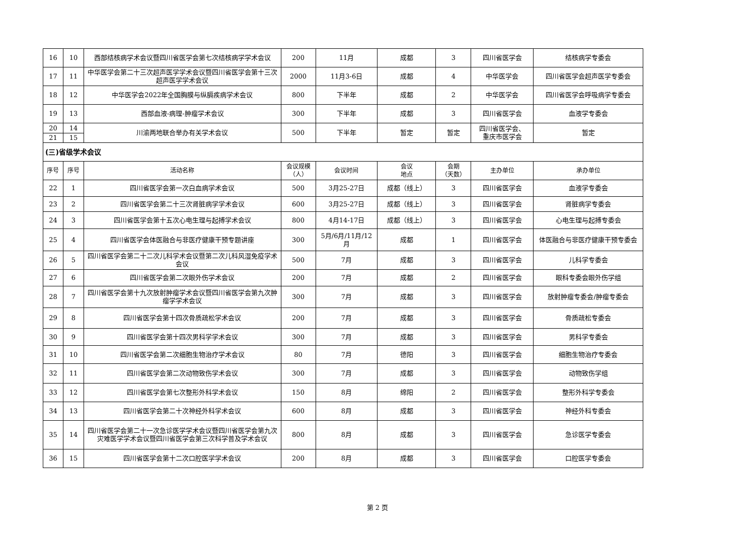| 16 | 10 | 西部结核病学术会议暨四川省医学会第七次结核病学学术会议 | 200 | 11月 | 成都 | 3 | 四川省医学会 | 结核病学专委会 |
| 17 | 11 | 中华医学会第二十三次超声医学学术会议暨四川省医学会第十三次超声医学学术会议 | 2000 | 11月3-6日 | 成都 | 4 | 中华医学会 | 四川省医学会超声医学专委会 |
| 18 | 12 | 中华医学会2022年全国胸膜与纵膈疾病学术会议 | 800 | 下半年 | 成都 | 2 | 中华医学会 | 四川省医学会呼吸病学专委会 |
| 19 | 13 | 西部血液-病理-肿瘤学术会议 | 300 | 下半年 | 成都 | 3 | 四川省医学会 | 血液学专委会 |
| 20 | 14 | 川渝两地联合举办有关学术会议 | 500 | 下半年 | 暂定 | 暂定 | 四川省医学会、 重庆市医学会 | 暂定 |
| 21 | 15 | | | | | | | |
| (三)省级学术会议 | | | | | | | | |
| 序号 | 序号 | 活动名称 | 会议规模 （人） | 会议时间 | 会议 地点 | 会期 （天数） | 主办单位 | 承办单位 |
| 22 | 1 | 四川省医学会第一次白血病学术会议 | 500 | 3月25-27日 | 成都（线上） | 3 | 四川省医学会 | 血液学专委会 |
| 23 | 2 | 四川省医学会第二十三次肾脏病学学术会议 | 600 | 3月25-27日 | 成都（线上） | 3 | 四川省医学会 | 肾脏病学专委会 |
| 24 | 3 | 四川省医学会第十五次心电生理与起搏学术会议 | 800 | 4月14-17日 | 成都（线上） | 3 | 四川省医学会 | 心电生理与起搏专委会 |
| 25 | 4 | 四川省医学会体医融合与非医疗健康干预专题讲座 | 300 | 5月/6月/11月/12月 | 成都 | 1 | 四川省医学会 | 体医融合与非医疗健康干预专委会 |
| 26 | 5 | 四川省医学会第二十二次儿科学术会议暨第二次儿科风湿免疫学术会议 | 500 | 7月 | 成都 | 3 | 四川省医学会 | 儿科学专委会 |
| 27 | 6 | 四川省医学会第二次眼外伤学术会议 | 200 | 7月 | 成都 | 2 | 四川省医学会 | 眼科专委会眼外伤学组 |
| 28 | 7 | 四川省医学会第十九次放射肿瘤学术会议暨四川省医学会第九次肿瘤学学术会议 | 300 | 7月 | 成都 | 3 | 四川省医学会 | 放射肿瘤专委会/肿瘤专委会 |
| 29 | 8 | 四川省医学会第十四次骨质疏松学术会议 | 200 | 7月 | 成都 | 3 | 四川省医学会 | 骨质疏松专委会 |
| 30 | 9 | 四川省医学会第十四次男科学学术会议 | 300 | 7月 | 成都 | 3 | 四川省医学会 | 男科学专委会 |
| 31 | 10 | 四川省医学会第二次细胞生物治疗学术会议 | 80 | 7月 | 德阳 | 3 | 四川省医学会 | 细胞生物治疗专委会 |
| 32 | 11 | 四川省医学会第二次动物致伤学术会议 | 300 | 7月 | 成都 | 3 | 四川省医学会 | 动物致伤学组 |
| 33 | 12 | 四川省医学会第七次整形外科学术会议 | 150 | 8月 | 绵阳 | 2 | 四川省医学会 | 整形外科学专委会 |
| 34 | 13 | 四川省医学会第二十次神经外科学术会议 | 600 | 8月 | 成都 | 3 | 四川省医学会 | 神经外科专委会 |
| 35 | 14 | 四川省医学会第二十一次急诊医学学术会议暨四川省医学会第九次灾难医学学术会议暨四川省医学会第三次科学普及学术会议 | 800 | 8月 | 成都 | 3 | 四川省医学会 | 急诊医学专委会 |
| 36 | 15 | 四川省医学会第十二次口腔医学学术会议 | 200 | 8月 | 成都 | 3 | 四川省医学会 | 口腔医学专委会 |
第 2 页